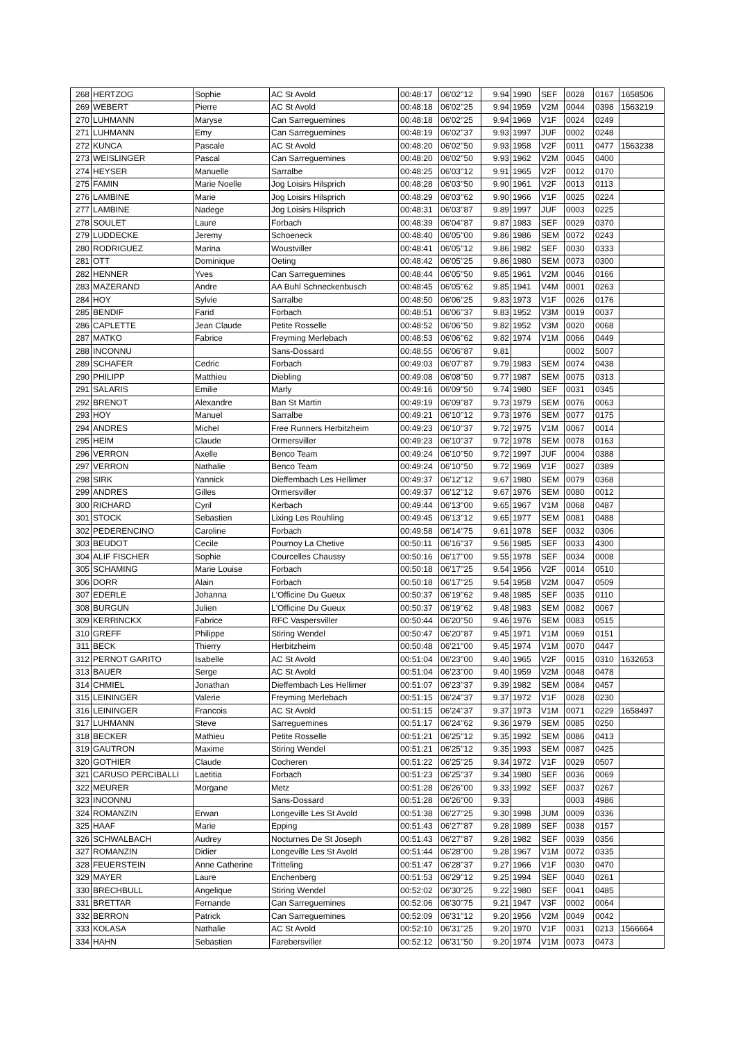| 268 | HERTZOG | Sophie | AC St Avold | 00:48:17 | 06'02''12 | 9.94 | 1990 | SEF | 0028 | 0167 | 1658506 |
| 269 | WEBERT | Pierre | AC St Avold | 00:48:18 | 06'02''25 | 9.94 | 1959 | V2M | 0044 | 0398 | 1563219 |
| 270 | LUHMANN | Maryse | Can Sarreguemines | 00:48:18 | 06'02''25 | 9.94 | 1969 | V1F | 0024 | 0249 | |
| 271 | LUHMANN | Emy | Can Sarreguemines | 00:48:19 | 06'02''37 | 9.93 | 1997 | JUF | 0002 | 0248 | |
| 272 | KUNCA | Pascale | AC St Avold | 00:48:20 | 06'02''50 | 9.93 | 1958 | V2F | 0011 | 0477 | 1563238 |
| 273 | WEISLINGER | Pascal | Can Sarreguemines | 00:48:20 | 06'02''50 | 9.93 | 1962 | V2M | 0045 | 0400 | |
| 274 | HEYSER | Manuelle | Sarralbe | 00:48:25 | 06'03''12 | 9.91 | 1965 | V2F | 0012 | 0170 | |
| 275 | FAMIN | Marie Noelle | Jog Loisirs Hilsprich | 00:48:28 | 06'03''50 | 9.90 | 1961 | V2F | 0013 | 0113 | |
| 276 | LAMBINE | Marie | Jog Loisirs Hilsprich | 00:48:29 | 06'03''62 | 9.90 | 1966 | V1F | 0025 | 0224 | |
| 277 | LAMBINE | Nadege | Jog Loisirs Hilsprich | 00:48:31 | 06'03''87 | 9.89 | 1997 | JUF | 0003 | 0225 | |
| 278 | SOULET | Laure | Forbach | 00:48:39 | 06'04''87 | 9.87 | 1983 | SEF | 0029 | 0370 | |
| 279 | LUDDECKE | Jeremy | Schoeneck | 00:48:40 | 06'05''00 | 9.86 | 1986 | SEM | 0072 | 0243 | |
| 280 | RODRIGUEZ | Marina | Woustviller | 00:48:41 | 06'05''12 | 9.86 | 1982 | SEF | 0030 | 0333 | |
| 281 | OTT | Dominique | Oeting | 00:48:42 | 06'05''25 | 9.86 | 1980 | SEM | 0073 | 0300 | |
| 282 | HENNER | Yves | Can Sarreguemines | 00:48:44 | 06'05''50 | 9.85 | 1961 | V2M | 0046 | 0166 | |
| 283 | MAZERAND | Andre | AA Buhl Schneckenbusch | 00:48:45 | 06'05''62 | 9.85 | 1941 | V4M | 0001 | 0263 | |
| 284 | HOY | Sylvie | Sarralbe | 00:48:50 | 06'06''25 | 9.83 | 1973 | V1F | 0026 | 0176 | |
| 285 | BENDIF | Farid | Forbach | 00:48:51 | 06'06''37 | 9.83 | 1952 | V3M | 0019 | 0037 | |
| 286 | CAPLETTE | Jean Claude | Petite Rosselle | 00:48:52 | 06'06''50 | 9.82 | 1952 | V3M | 0020 | 0068 | |
| 287 | MATKO | Fabrice | Freyming Merlebach | 00:48:53 | 06'06''62 | 9.82 | 1974 | V1M | 0066 | 0449 | |
| 288 | INCONNU | | Sans-Dossard | 00:48:55 | 06'06''87 | 9.81 | | | 0002 | 5007 | |
| 289 | SCHAFER | Cedric | Forbach | 00:49:03 | 06'07''87 | 9.79 | 1983 | SEM | 0074 | 0438 | |
| 290 | PHILIPP | Matthieu | Diebling | 00:49:08 | 06'08''50 | 9.77 | 1987 | SEM | 0075 | 0313 | |
| 291 | SALARIS | Emilie | Marly | 00:49:16 | 06'09''50 | 9.74 | 1980 | SEF | 0031 | 0345 | |
| 292 | BRENOT | Alexandre | Ban St Martin | 00:49:19 | 06'09''87 | 9.73 | 1979 | SEM | 0076 | 0063 | |
| 293 | HOY | Manuel | Sarralbe | 00:49:21 | 06'10''12 | 9.73 | 1976 | SEM | 0077 | 0175 | |
| 294 | ANDRES | Michel | Free Runners Herbitzheim | 00:49:23 | 06'10''37 | 9.72 | 1975 | V1M | 0067 | 0014 | |
| 295 | HEIM | Claude | Ormersviller | 00:49:23 | 06'10''37 | 9.72 | 1978 | SEM | 0078 | 0163 | |
| 296 | VERRON | Axelle | Benco Team | 00:49:24 | 06'10''50 | 9.72 | 1997 | JUF | 0004 | 0388 | |
| 297 | VERRON | Nathalie | Benco Team | 00:49:24 | 06'10''50 | 9.72 | 1969 | V1F | 0027 | 0389 | |
| 298 | SIRK | Yannick | Dieffembach Les Hellimer | 00:49:37 | 06'12''12 | 9.67 | 1980 | SEM | 0079 | 0368 | |
| 299 | ANDRES | Gilles | Ormersviller | 00:49:37 | 06'12''12 | 9.67 | 1976 | SEM | 0080 | 0012 | |
| 300 | RICHARD | Cyril | Kerbach | 00:49:44 | 06'13''00 | 9.65 | 1967 | V1M | 0068 | 0487 | |
| 301 | STOCK | Sebastien | Lixing Les Rouhling | 00:49:45 | 06'13''12 | 9.65 | 1977 | SEM | 0081 | 0488 | |
| 302 | PEDERENCINO | Caroline | Forbach | 00:49:58 | 06'14''75 | 9.61 | 1978 | SEF | 0032 | 0306 | |
| 303 | BEUDOT | Cecile | Pournoy La Chetive | 00:50:11 | 06'16''37 | 9.56 | 1985 | SEF | 0033 | 4300 | |
| 304 | ALIF FISCHER | Sophie | Courcelles Chaussy | 00:50:16 | 06'17''00 | 9.55 | 1978 | SEF | 0034 | 0008 | |
| 305 | SCHAMING | Marie Louise | Forbach | 00:50:18 | 06'17''25 | 9.54 | 1956 | V2F | 0014 | 0510 | |
| 306 | DORR | Alain | Forbach | 00:50:18 | 06'17''25 | 9.54 | 1958 | V2M | 0047 | 0509 | |
| 307 | EDERLE | Johanna | L'Officine Du Gueux | 00:50:37 | 06'19''62 | 9.48 | 1985 | SEF | 0035 | 0110 | |
| 308 | BURGUN | Julien | L'Officine Du Gueux | 00:50:37 | 06'19''62 | 9.48 | 1983 | SEM | 0082 | 0067 | |
| 309 | KERRINCKX | Fabrice | RFC Vaspersviller | 00:50:44 | 06'20''50 | 9.46 | 1976 | SEM | 0083 | 0515 | |
| 310 | GREFF | Philippe | Stiring Wendel | 00:50:47 | 06'20''87 | 9.45 | 1971 | V1M | 0069 | 0151 | |
| 311 | BECK | Thierry | Herbitzheim | 00:50:48 | 06'21''00 | 9.45 | 1974 | V1M | 0070 | 0447 | |
| 312 | PERNOT GARITO | Isabelle | AC St Avold | 00:51:04 | 06'23''00 | 9.40 | 1965 | V2F | 0015 | 0310 | 1632653 |
| 313 | BAUER | Serge | AC St Avold | 00:51:04 | 06'23''00 | 9.40 | 1959 | V2M | 0048 | 0478 | |
| 314 | CHMIEL | Jonathan | Dieffembach Les Hellimer | 00:51:07 | 06'23''37 | 9.39 | 1982 | SEM | 0084 | 0457 | |
| 315 | LEININGER | Valerie | Freyming Merlebach | 00:51:15 | 06'24''37 | 9.37 | 1972 | V1F | 0028 | 0230 | |
| 316 | LEININGER | Francois | AC St Avold | 00:51:15 | 06'24''37 | 9.37 | 1973 | V1M | 0071 | 0229 | 1658497 |
| 317 | LUHMANN | Steve | Sarreguemines | 00:51:17 | 06'24''62 | 9.36 | 1979 | SEM | 0085 | 0250 | |
| 318 | BECKER | Mathieu | Petite Rosselle | 00:51:21 | 06'25''12 | 9.35 | 1992 | SEM | 0086 | 0413 | |
| 319 | GAUTRON | Maxime | Stiring Wendel | 00:51:21 | 06'25''12 | 9.35 | 1993 | SEM | 0087 | 0425 | |
| 320 | GOTHIER | Claude | Cocheren | 00:51:22 | 06'25''25 | 9.34 | 1972 | V1F | 0029 | 0507 | |
| 321 | CARUSO PERCIBALLI | Laetitia | Forbach | 00:51:23 | 06'25''37 | 9.34 | 1980 | SEF | 0036 | 0069 | |
| 322 | MEURER | Morgane | Metz | 00:51:28 | 06'26''00 | 9.33 | 1992 | SEF | 0037 | 0267 | |
| 323 | INCONNU | | Sans-Dossard | 00:51:28 | 06'26''00 | 9.33 | | | 0003 | 4986 | |
| 324 | ROMANZIN | Erwan | Longeville Les St Avold | 00:51:38 | 06'27''25 | 9.30 | 1998 | JUM | 0009 | 0336 | |
| 325 | HAAF | Marie | Epping | 00:51:43 | 06'27''87 | 9.28 | 1989 | SEF | 0038 | 0157 | |
| 326 | SCHWALBACH | Audrey | Nocturnes De St Joseph | 00:51:43 | 06'27''87 | 9.28 | 1982 | SEF | 0039 | 0356 | |
| 327 | ROMANZIN | Didier | Longeville Les St Avold | 00:51:44 | 06'28''00 | 9.28 | 1967 | V1M | 0072 | 0335 | |
| 328 | FEUERSTEIN | Anne Catherine | Tritteling | 00:51:47 | 06'28''37 | 9.27 | 1966 | V1F | 0030 | 0470 | |
| 329 | MAYER | Laure | Enchenberg | 00:51:53 | 06'29''12 | 9.25 | 1994 | SEF | 0040 | 0261 | |
| 330 | BRECHBULL | Angelique | Stiring Wendel | 00:52:02 | 06'30''25 | 9.22 | 1980 | SEF | 0041 | 0485 | |
| 331 | BRETTAR | Fernande | Can Sarreguemines | 00:52:06 | 06'30''75 | 9.21 | 1947 | V3F | 0002 | 0064 | |
| 332 | BERRON | Patrick | Can Sarreguemines | 00:52:09 | 06'31''12 | 9.20 | 1956 | V2M | 0049 | 0042 | |
| 333 | KOLASA | Nathalie | AC St Avold | 00:52:10 | 06'31''25 | 9.20 | 1970 | V1F | 0031 | 0213 | 1566664 |
| 334 | HAHN | Sebastien | Farebersviller | 00:52:12 | 06'31''50 | 9.20 | 1974 | V1M | 0073 | 0473 | |